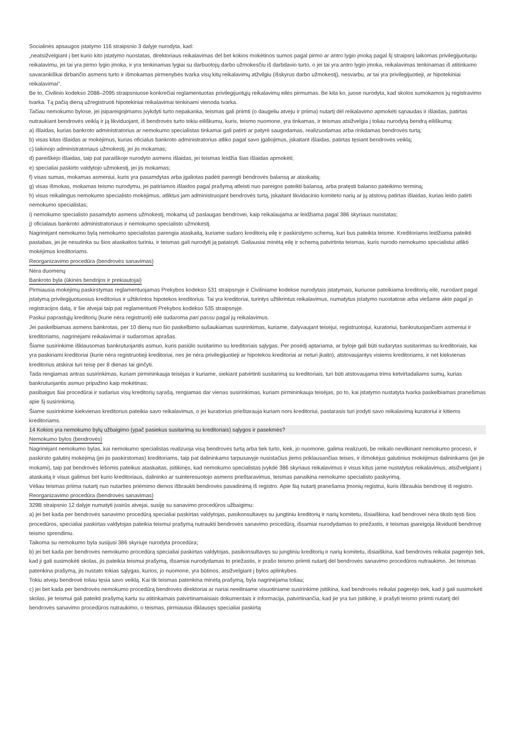Socialinės apsaugos įstatymo 116 straipsnio 3 dalyje nurodyta, kad:
„neatsižvelgiant į bet kurio kito įstatymo nuostatas, direktoriaus reikalavimas dėl bet kokios mokėtinos sumos pagal pirmo ar antro lygio įmoką pagal šį straipsnį laikomas privilegijuotuoju reikalavimu, jei tai yra pirmo lygio įmoka, ir yra tenkinamas lygiai su darbuotojų darbo užmokesčiu iš darbdavio turto, o jei tai yra antro lygio įmoka, reikalavimas tenkinamas iš atitinkamo savarankiškai dirbančio asmens turto ir išmokamas pirmenybės tvarka visų kitų reikalavimų atžvilgiu (išskyrus darbo užmokestį), nesvarbu, ar tai yra privilegijuotieji, ar hipotekiniai reikalavimai“.
Be to, Civilinio kodekso 2088–2095 straipsniuose konkrečiai reglamentuotas privilegijuotųjų reikalavimų eilės pirmumas. Be kita ko, juose nurodyta, kad skolos sumokamos jų registravimo tvarka. Tą pačią dieną užregistruoti hipotekiniai reikalavimai tenkinami vienoda tvarka.
Tačiau nemokumo bylose, jei įsipareigojimams įvykdyti turto nepakanka, teismas gali priimti (o daugeliu atveju ir priima) nutartį dėl reikalavimo apmokėti sąnaudas ir išlaidas, patirtas nutraukiant bendrovės veiklą ir ją likviduojant, iš bendrovės turto tokiu eiliškumu, kuris, teismo nuomone, yra tinkamas, ir teismas atsižvelgia į toliau nurodytą bendrą eiliškumą:
a) išlaidas, kurias bankroto administratorius ar nemokumo specialistas tinkamai gali patirti ar patyrė saugodamas, realizuodamas arba rinkdamas bendrovės turtą;
b) visas kitas išlaidas ar mokėjimus, kurias oficialus bankroto administratorius atliko pagal savo įgaliojimus, įskaitant išlaidas, patirtas tęsiant bendrovės veiklą;
c) laikinojo administratoriaus užmokestį, jei jis mokamas;
d) pareiškėjo išlaidas, taip pat paraiškoje nurodyto asmens išlaidas, jei teismas leidžia šias išlaidas apmokėti;
e) specialiai paskirto valdytojo užmokestį, jei jis mokamas;
f) visas sumas, mokamas asmeniui, kuris yra pasamdytas arba įgaliotas padėti parengti bendrovės balansą ar ataskaitą;
g) visas išmokas, mokamas teismo nurodymu, jei patiriamos išlaidos pagal prašymą atleisti nuo pareigos pateikti balansą, arba pratęsti balanso pateikimo terminą;
h) visus reikalingus nemokumo specialisto mokėjimus, atliktus jam administruojant bendrovės turtą, įskaitant likvidacinio komiteto narių ar jų atstovų patirtas išlaidas, kurias leido patirti nemokumo specialistas;
i) nemokumo specialisto pasamdyto asmens užmokestį, mokamą už paslaugas bendrovei, kaip reikalaujama ar leidžiama pagal 386 skyriaus nuostatas;
j) oficialaus bankroto administratoriaus ir nemokumo specialisto užmokestį.
Nagrinėjant nemokumo bylą nemokumo specialistas parengia ataskaitą, kuriame sudaro kreditorių eilę ir paskirstymo schemą, kuri bus pateikta teisme. Kreditoriams leidžiama pateikti pastabas, jei jie nesutinka su šios ataskaitos turiniu, ir teismas gali nurodyti ją pataisyti. Galiausiai minėtą eilę ir schemą patvirtinta teismas, kuris nurodo nemokumo specialistui atlikti mokėjimus kreditoriams.
Reorganizavimo procedūra (bendrovės sanavimas)
Nėra duomenų
Bankroto byla (ūkinės bendrijos ir prekiautojai)
Pirmiausia mokėjimų paskirstymas reglamentuojamas Prekybos kodekso 531 straipsnyje ir Civiliniame kodekse nurodytais įstatymais, kuriuose pateikiama kreditorių eilė, nurodant pagal įstatymą privilegijuotuosius kreditorius ir užtikrintos hipotekos kreditorius. Tai yra kreditoriai, turintys užtikrintus reikalavimus, numatytus įstatymo nuostatose arba viešame akte pagal jo registracijos datą, ir šie atvejai taip pat reglamentuoti Prekybos kodekso 535 straipsnyje.
Paskui paprastųjų kreditorių (kurie nėra registruoti) eilė sudaroma pari passu pagal jų reikalavimus.
Jei paskelbiamas asmens bankrotas, per 10 dienų nuo šio paskelbimo sušaukiamas susirinkimas, kuriame, dalyvaujant teisėjui, registruotojui, kuratoriui, bankrutuojančiam asmeniui ir kreditoriams, nagrinėjami reikalavimai ir sudaromas aprašas.
Šiame susirinkime išklausomas bankrutuojantis asmuo, kuris pasiūlo susitarimo su kreditoriais sąlygas. Per posėdį aptariama, ar byloje gali būti sudarytas susitarimas su kreditoriais, kai yra paskiriami kreditoriai (kurie nėra registruotieji kreditoriai, nes jie nėra privilegijuotieji ar hipotekos kreditoriai ar neturi įkaito), atstovaujantys visiems kreditoriams, ir net kiekvienas kreditorius atskirai turi teisę per 8 dienas tai ginčyti.
Tada rengiamas antras susirinkimas, kuriam pirmininkauja teisėjas ir kuriame, siekiant patvirtinti susitarimą su kreditoriais, turi būti atstovaujama trims ketvirtadaliams sumų, kurias bankrutuojantis asmuo pripažino kaip mokėtinas;
pasibaigus šiai procedūrai ir sudarius visų kreditorių sąrašą, rengiamas dar vienas susirinkimas, kuriam pirmininkauja teisėjas, po to, kai įstatymo nustatyta tvarka paskelbiamas pranešimas apie šį susirinkimą.
Šiame susirinkime kiekvienas kreditorius pateikia savo reikalavimus, o jei kuratorius prieštarauja kuriam nors kreditoriui, pastarasis turi įrodyti savo reikalavimą kuratoriui ir kitiems kreditoriams.
14 Kokios yra nemokumo bylų užbaigimo (ypač pasiekus susitarimą su kreditoriais) sąlygos ir pasekmės?
Nemokumo bylos (bendrovės)
Nagrinėjant nemokumo bylas, kai nemokumo specialistas realizuoja visą bendrovės turtą arba tiek turto, kiek, jo nuomone, galima realizuoti, be reikalo nevilkinant nemokumo proceso, ir paskirsto galutinį mokėjimą (jei jis paskirstomas) kreditoriams, taip pat dalininkams tarpusavyje nusistačius jiems priklausančias teises, ir išmokėjus galutinius mokėjimus dalininkams (jei jie mokami), taip pat bendrovės lėšomis pateikus ataskaitas, įsitikinęs, kad nemokumo specialistas įvykdė 386 skyriaus reikalavimus ir visus kitus jame nustatytus reikalavimus, atsižvelgiant į ataskaitą ir visus galimus bet kurio kreditoriaus, dalininko ar suinteresuotojo asmens prieštaravimus, teismas panaikina nemokumo specialisto paskyrimą.
Vėliau teismas priima nutartį nuo nutarties priėmimo dienos išbraukti bendrovės pavadinimą iš registro. Apie šią nutartį pranešama Įmonių registrui, kuris išbraukia bendrovę iš registro.
Reorganizavimo procedūra (bendrovės sanavimas)
329B straipsnio 12 dalyje numatyti įvairūs atvejai, susiję su sanavimo procedūros užbaigimu:
a) jei bet kada per bendrovės sanavimo procedūrą specialiai paskirtas valdytojas, pasikonsultavęs su jungtiniu kreditorių ir narių komitetu, išsiaiškina, kad bendrovei nėra tikslo tęsti šios procedūros, specialiai paskirtas valdytojas pateikia teismui prašymą nutraukti bendrovės sanavimo procedūrą, išsamiai nurodydamas to priežastis, ir teismas įpareigoja likviduoti bendrovę teismo sprendimu.
Taikoma su nemokumo byla susijusi 386 skyriuje nurodyta procedūra;
b) jei bet kada per bendrovės nemokumo procedūrą specialiai paskirtas valdytojas, pasikonsultavęs su jungtiniu kreditorių ir narių komitetu, išsiaiškina, kad bendrovės reikalai pagerėjo tiek, kad ji gali susimokėti skolas, jis pateikia teismui prašymą, išsamiai nurodydamas to priežastis, ir prašo teismo priimti nutartį dėl bendrovės sanavimo procedūros nutraukimo. Jei teismas patenkina prašymą, jis nustato tokias sąlygas, kurios, jo nuomone, yra būtinos, atsižvelgiant į bylos aplinkybes.
Tokiu atveju bendrovė toliau tęsia savo veiklą. Kai tik teismas patenkina minėtą prašymą, byla nagrinėjama toliau;
c) jei bet kada per bendrovės nemokumo procedūrą bendrovės direktoriai ar nariai neeiliniame visuotiniame susirinkime įsitikina, kad bendrovės reikalai pagerėjo tiek, kad ji gali susimokėti skolas, jie teismui gali pateikti prašymą kartu su atitinkamais patvirtinamaisiais dokumentais ir informacija, patvirtinančia, kad jie yra tuo įsitikinę, ir prašyti teismo priimti nutartį dėl bendrovės sanavimo procedūros nutraukimo, o teismas, pirmiausia išklausęs specialiai paskirtą